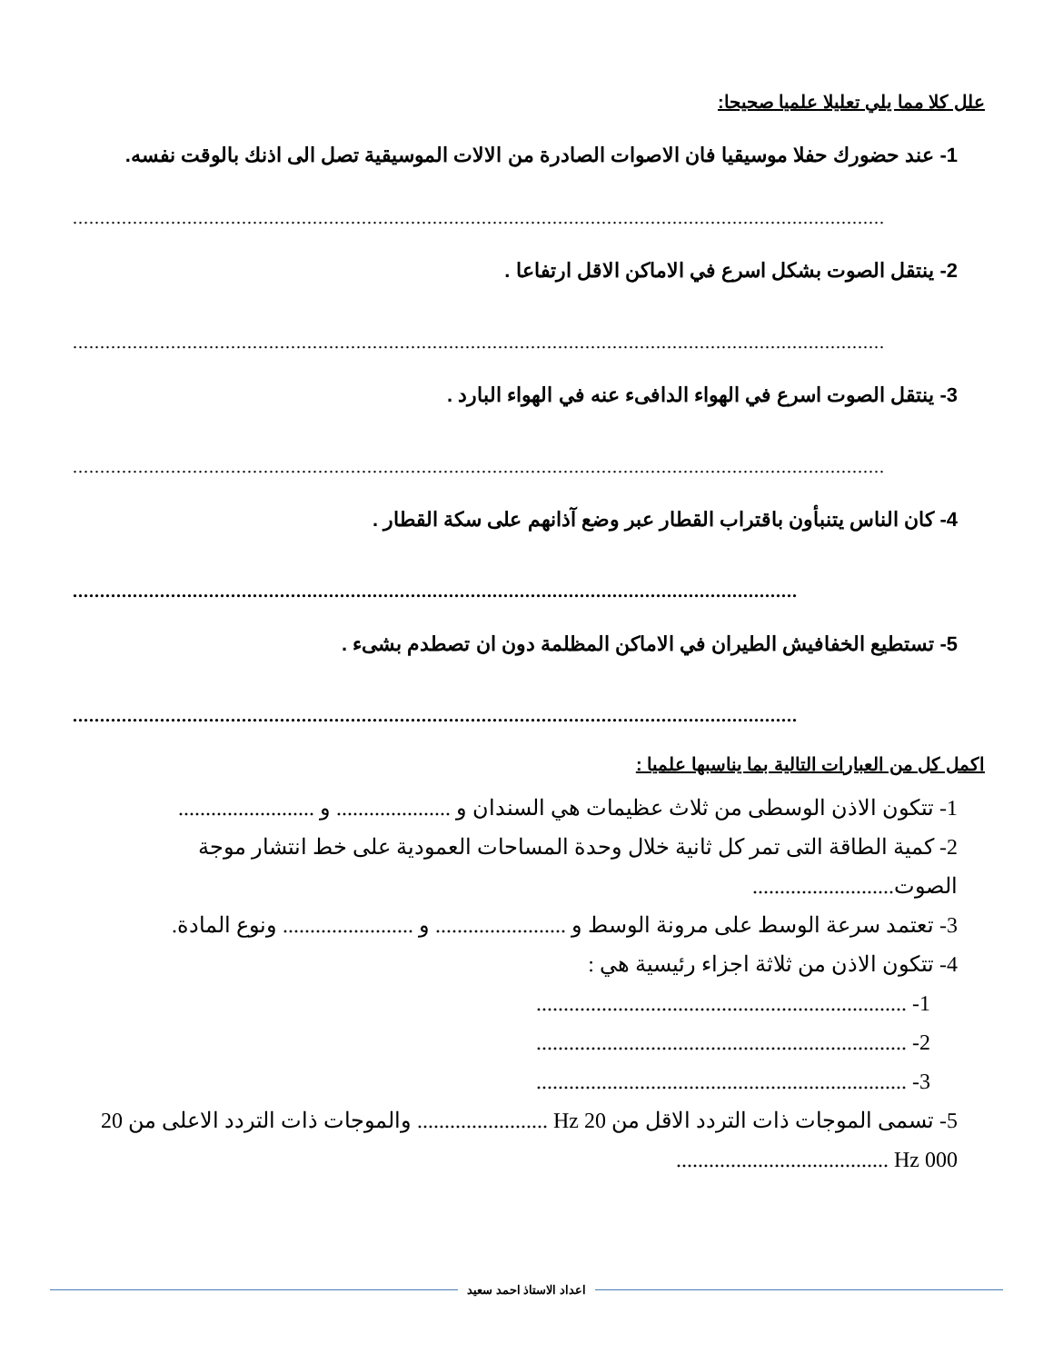علل كلا مما يلي تعليلا علميا صحيحا:
1- عند حضورك حفلا موسيقيا فان الاصوات الصادرة من الالات الموسيقية تصل الى اذنك بالوقت نفسه.
.....................................................................................................................................................
2- ينتقل الصوت بشكل اسرع في الاماكن الاقل ارتفاعا .
.....................................................................................................................................................
3- ينتقل الصوت اسرع في الهواء الدافىء عنه في الهواء البارد .
.....................................................................................................................................................
4- كان الناس يتنبأون باقتراب القطار عبر وضع آذانهم على سكة القطار .
.....................................................................................................................................
5- تستطيع الخفافيش الطيران في الاماكن المظلمة دون ان تصطدم بشىء .
.....................................................................................................................................
اكمل كل من العبارات التالية بما يناسبها علميا :
1- تتكون الاذن الوسطى من ثلاث عظيمات هي السندان و ..................... و .........................
2- كمية الطاقة التى تمر كل ثانية خلال وحدة المساحات العمودية على خط انتشار موجة الصوت..........................
3- تعتمد سرعة الوسط على مرونة الوسط و ........................ و ........................ ونوع المادة.
4- تتكون الاذن من ثلاثة اجزاء رئيسية هي :
1- ....................................................................
2- ....................................................................
3- ....................................................................
5- تسمى الموجات ذات التردد الاقل من 20 Hz ........................ والموجات ذات التردد الاعلى من 20 000 Hz .......................................
اعداد الاستاذ احمد سعيد